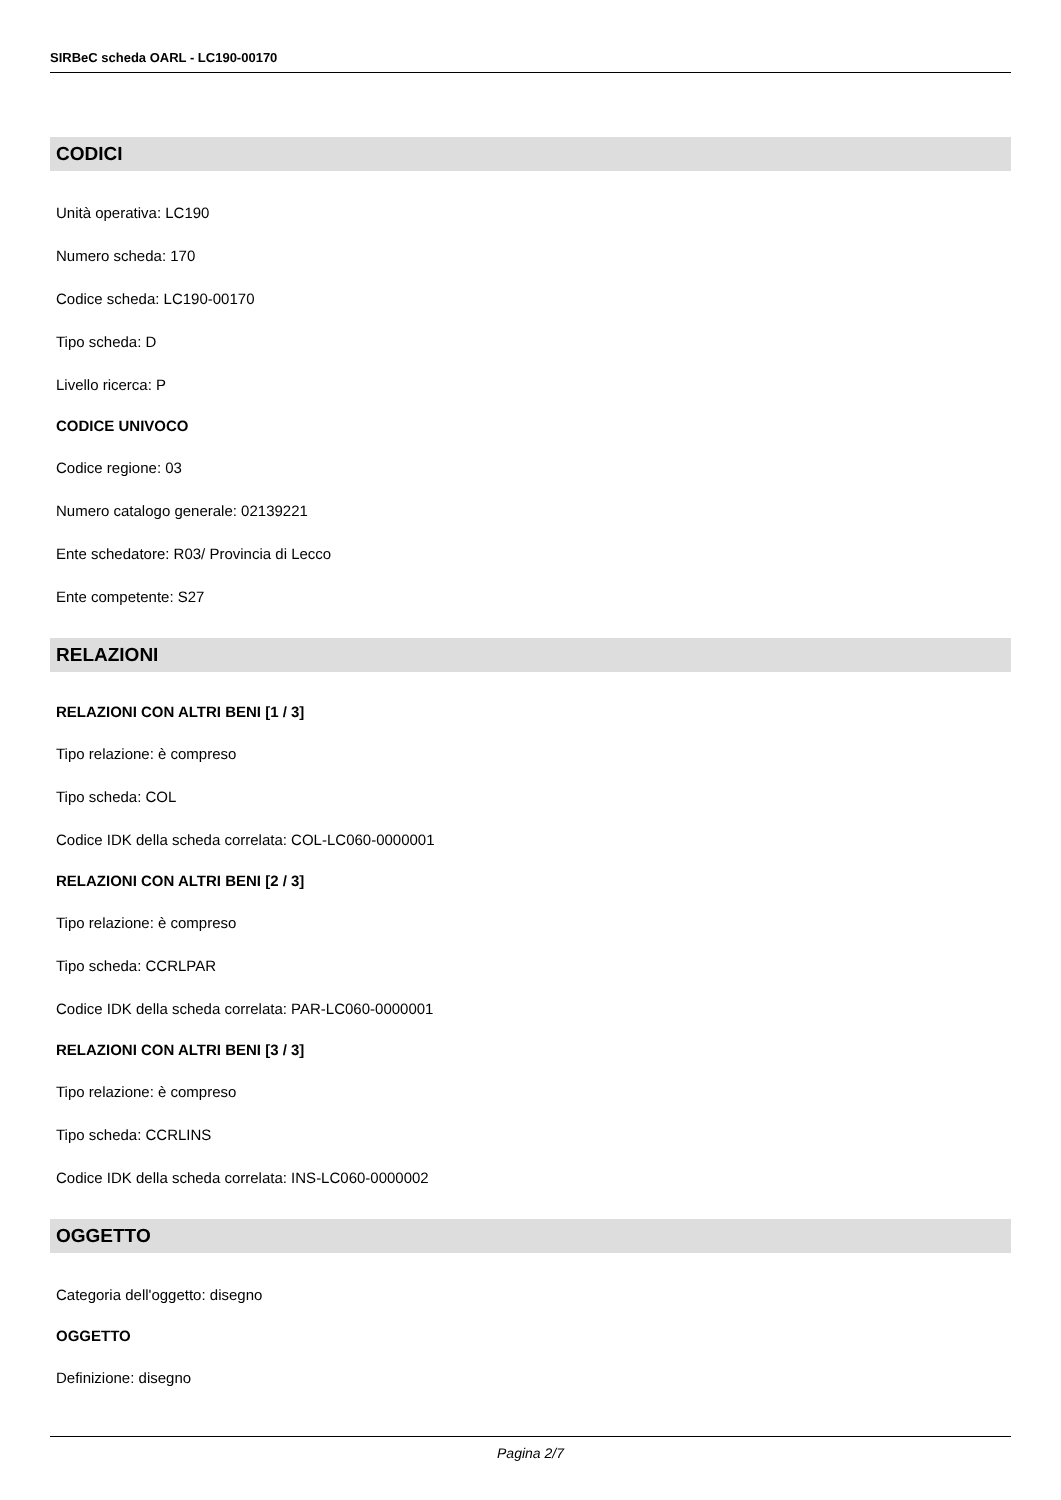SIRBeC scheda OARL - LC190-00170
CODICI
Unità operativa: LC190
Numero scheda: 170
Codice scheda: LC190-00170
Tipo scheda: D
Livello ricerca: P
CODICE UNIVOCO
Codice regione: 03
Numero catalogo generale: 02139221
Ente schedatore: R03/ Provincia di Lecco
Ente competente: S27
RELAZIONI
RELAZIONI CON ALTRI BENI [1 / 3]
Tipo relazione: è compreso
Tipo scheda: COL
Codice IDK della scheda correlata: COL-LC060-0000001
RELAZIONI CON ALTRI BENI [2 / 3]
Tipo relazione: è compreso
Tipo scheda: CCRLPAR
Codice IDK della scheda correlata: PAR-LC060-0000001
RELAZIONI CON ALTRI BENI [3 / 3]
Tipo relazione: è compreso
Tipo scheda: CCRLINS
Codice IDK della scheda correlata: INS-LC060-0000002
OGGETTO
Categoria dell'oggetto: disegno
OGGETTO
Definizione: disegno
Pagina 2/7